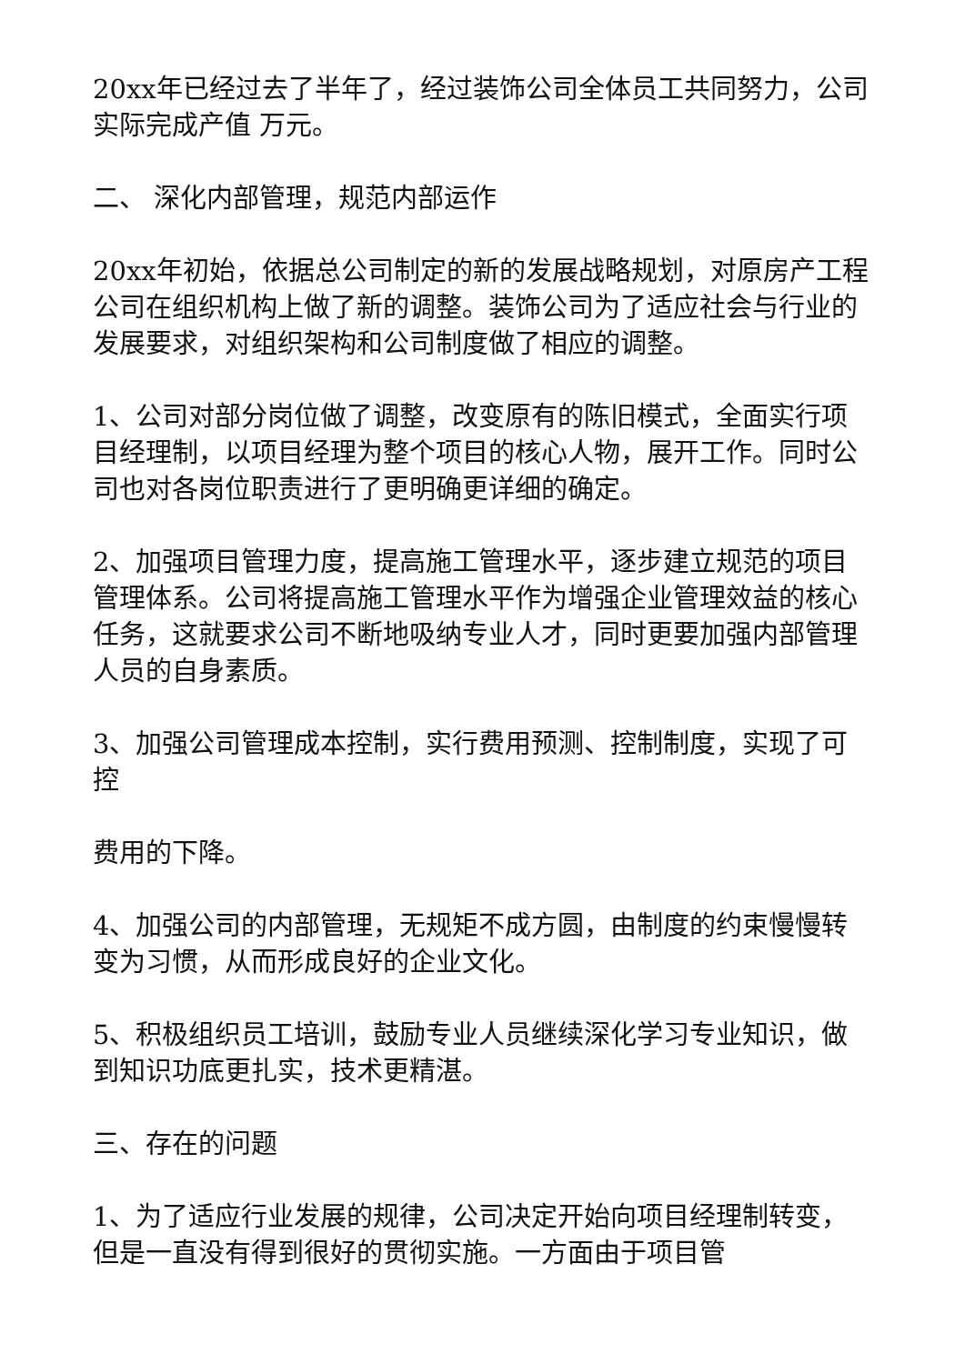20xx年已经过去了半年了，经过装饰公司全体员工共同努力，公司实际完成产值 万元。
二、 深化内部管理，规范内部运作
20xx年初始，依据总公司制定的新的发展战略规划，对原房产工程公司在组织机构上做了新的调整。装饰公司为了适应社会与行业的发展要求，对组织架构和公司制度做了相应的调整。
1、公司对部分岗位做了调整，改变原有的陈旧模式，全面实行项目经理制，以项目经理为整个项目的核心人物，展开工作。同时公司也对各岗位职责进行了更明确更详细的确定。
2、加强项目管理力度，提高施工管理水平，逐步建立规范的项目管理体系。公司将提高施工管理水平作为增强企业管理效益的核心任务，这就要求公司不断地吸纳专业人才，同时更要加强内部管理人员的自身素质。
3、加强公司管理成本控制，实行费用预测、控制制度，实现了可控
费用的下降。
4、加强公司的内部管理，无规矩不成方圆，由制度的约束慢慢转变为习惯，从而形成良好的企业文化。
5、积极组织员工培训，鼓励专业人员继续深化学习专业知识，做到知识功底更扎实，技术更精湛。
三、存在的问题
1、为了适应行业发展的规律，公司决定开始向项目经理制转变，但是一直没有得到很好的贯彻实施。一方面由于项目管